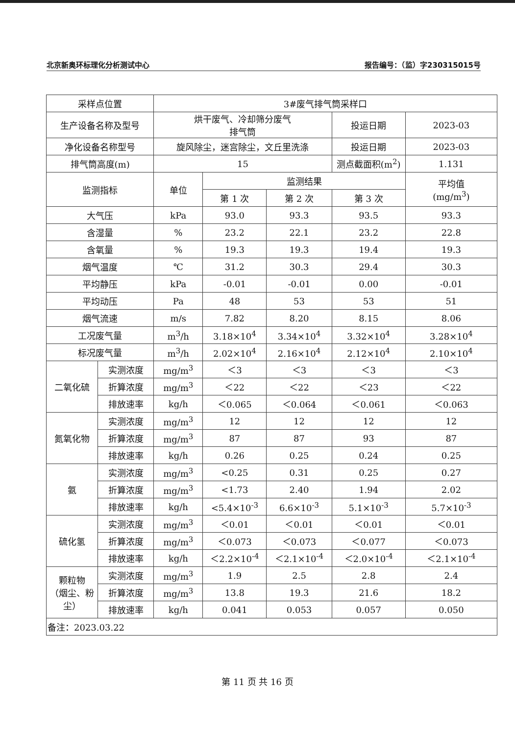北京新奥环标理化分析测试中心 报告编号：（监）字230315015号
| 采样点位置 | | 3#废气排气筒采样口 | | | | |
| 生产设备名称及型号 | | 烘干废气、冷却筛分废气 排气筒 | | | 投运日期 | 2023-03 |
| 净化设备名称型号 | | 旋风除尘，迷宫除尘，文丘里洗涤 | | | 投运日期 | 2023-03 |
| 排气筒高度(m) | | 15 | | | 测点截面积(m<sup>2</sup>) | 1.131 |
| 监测指标 | | 单位 | 监测结果 | | | 平均值 (mg/m<sup>3</sup>) |
| | | | 第 1 次 | 第 2 次 | 第 3 次 | |
| 大气压 | | kPa | 93.0 | 93.3 | 93.5 | 93.3 |
| 含湿量 | | % | 23.2 | 22.1 | 23.2 | 22.8 |
| 含氧量 | | % | 19.3 | 19.3 | 19.4 | 19.3 |
| 烟气温度 | | ℃ | 31.2 | 30.3 | 29.4 | 30.3 |
| 平均静压 | | kPa | -0.01 | -0.01 | 0.00 | -0.01 |
| 平均动压 | | Pa | 48 | 53 | 53 | 51 |
| 烟气流速 | | m/s | 7.82 | 8.20 | 8.15 | 8.06 |
| 工况废气量 | | m<sup>3</sup>/h | 3.18×10<sup>4</sup> | 3.34×10<sup>4</sup> | 3.32×10<sup>4</sup> | 3.28×10<sup>4</sup> |
| 标况废气量 | | m<sup>3</sup>/h | 2.02×10<sup>4</sup> | 2.16×10<sup>4</sup> | 2.12×10<sup>4</sup> | 2.10×10<sup>4</sup> |
| 二氧化硫 | 实测浓度 | mg/m<sup>3</sup> | ＜3 | ＜3 | ＜3 | ＜3 |
| | 折算浓度 | mg/m<sup>3</sup> | ＜22 | ＜22 | ＜23 | ＜22 |
| | 排放速率 | kg/h | ＜0.065 | ＜0.064 | ＜0.061 | ＜0.063 |
| 氮氧化物 | 实测浓度 | mg/m<sup>3</sup> | 12 | 12 | 12 | 12 |
| | 折算浓度 | mg/m<sup>3</sup> | 87 | 87 | 93 | 87 |
| | 排放速率 | kg/h | 0.26 | 0.25 | 0.24 | 0.25 |
| 氨 | 实测浓度 | mg/m<sup>3</sup> | <0.25 | 0.31 | 0.25 | 0.27 |
| | 折算浓度 | mg/m<sup>3</sup> | <1.73 | 2.40 | 1.94 | 2.02 |
| | 排放速率 | kg/h | <5.4×10<sup>-3</sup> | 6.6×10<sup>-3</sup> | 5.1×10<sup>-3</sup> | 5.7×10<sup>-3</sup> |
| 硫化氢 | 实测浓度 | mg/m<sup>3</sup> | ＜0.01 | ＜0.01 | ＜0.01 | ＜0.01 |
| | 折算浓度 | mg/m<sup>3</sup> | ＜0.073 | ＜0.073 | ＜0.077 | ＜0.073 |
| | 排放速率 | kg/h | ＜2.2×10<sup>-4</sup> | ＜2.1×10<sup>-4</sup> | ＜2.0×10<sup>-4</sup> | ＜2.1×10<sup>-4</sup> |
| 颗粒物 （烟尘、粉尘） | 实测浓度 | mg/m<sup>3</sup> | 1.9 | 2.5 | 2.8 | 2.4 |
| | 折算浓度 | mg/m<sup>3</sup> | 13.8 | 19.3 | 21.6 | 18.2 |
| | 排放速率 | kg/h | 0.041 | 0.053 | 0.057 | 0.050 |
| 备注：2023.03.22 | | | | | | |
第 11 页 共 16 页